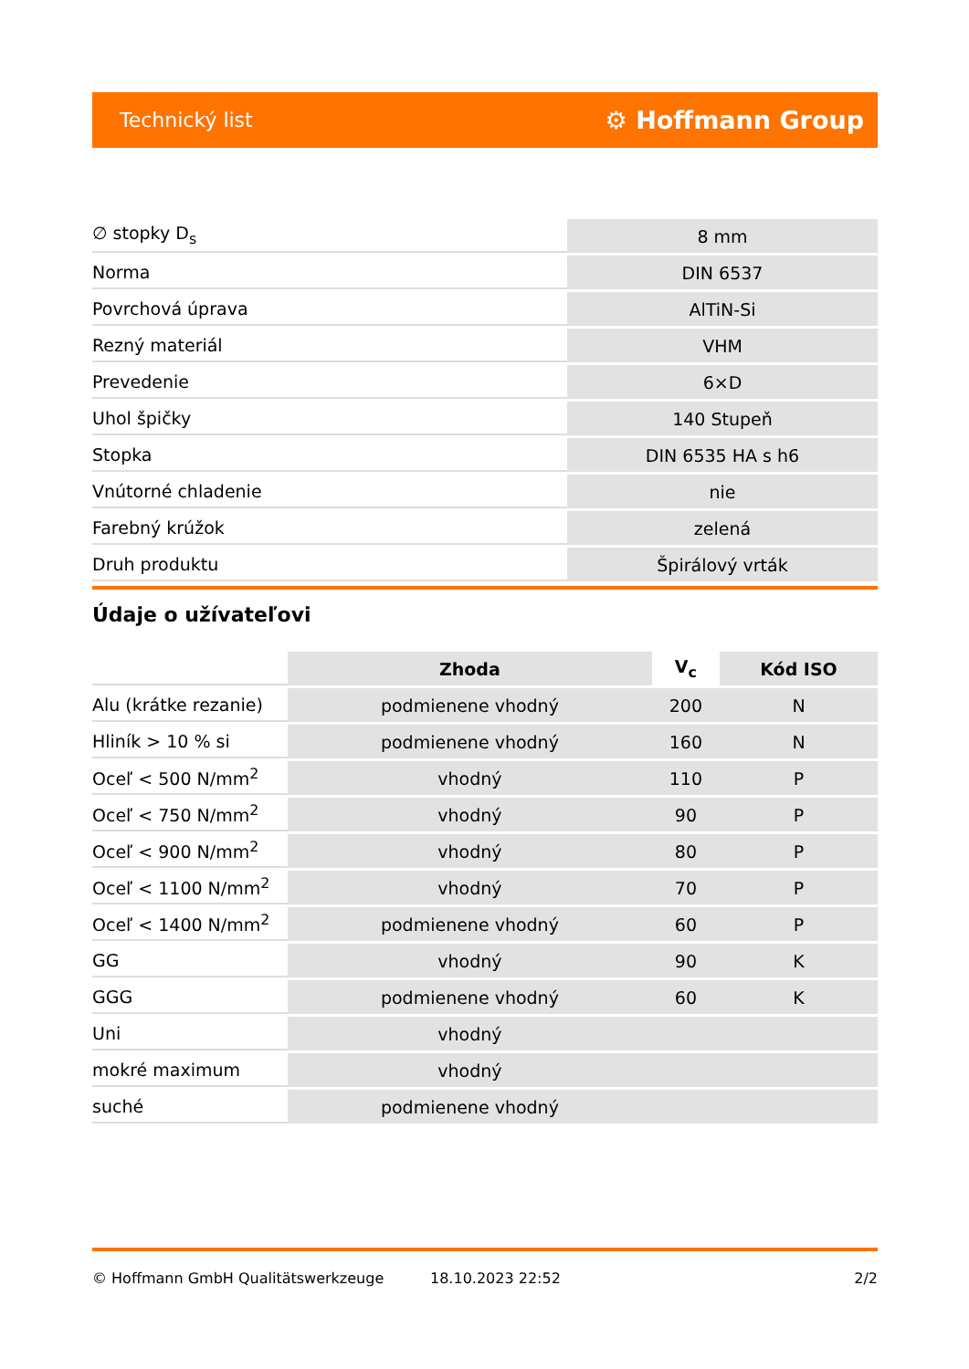Technický list ⚙ Hoffmann Group
| ∅ stopky D<sub>s</sub> | 8 mm |
| Norma | DIN 6537 |
| Povrchová úprava | AlTiN-Si |
| Rezný materiál | VHM |
| Prevedenie | 6×D |
| Uhol špičky | 140 Stupeň |
| Stopka | DIN 6535 HA s h6 |
| Vnútorné chladenie | nie |
| Farebný krúžok | zelená |
| Druh produktu | Špirálový vrták |
Údaje o užívateľovi
| | Zhoda | V<sub>c</sub> | Kód ISO |
| --- | --- | --- | --- |
| Alu (krátke rezanie) | podmienene vhodný | 200 | N |
| Hliník > 10 % si | podmienene vhodný | 160 | N |
| Oceľ < 500 N/mm<sup>2</sup> | vhodný | 110 | P |
| Oceľ < 750 N/mm<sup>2</sup> | vhodný | 90 | P |
| Oceľ < 900 N/mm<sup>2</sup> | vhodný | 80 | P |
| Oceľ < 1100 N/mm<sup>2</sup> | vhodný | 70 | P |
| Oceľ < 1400 N/mm<sup>2</sup> | podmienene vhodný | 60 | P |
| GG | vhodný | 90 | K |
| GGG | podmienene vhodný | 60 | K |
| Uni | vhodný | | |
| mokré maximum | vhodný | | |
| suché | podmienene vhodný | | |
© Hoffmann GmbH Qualitätswerkzeuge 18.10.2023 22:52 2/2